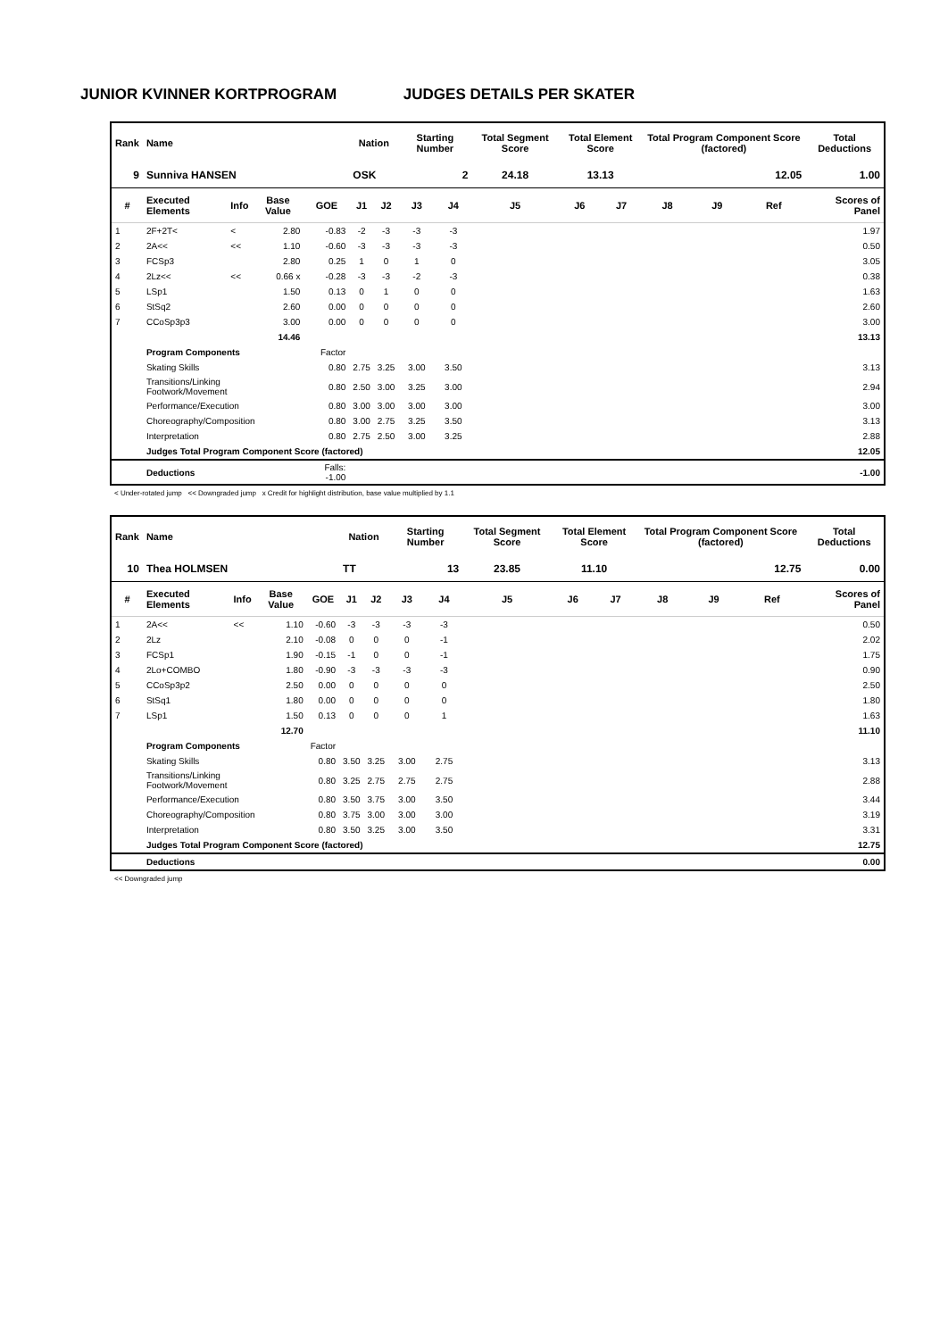JUNIOR KVINNER KORTPROGRAM JUDGES DETAILS PER SKATER
| Rank | Name | | | | Nation | | Starting Number | | Total Segment Score | Total Element Score | | Total Program Component Score (factored) | | | Total Deductions |
| --- | --- | --- | --- | --- | --- | --- | --- | --- | --- | --- | --- | --- | --- | --- | --- |
| 9 | Sunniva HANSEN | | | | OSK | | 2 | | 24.18 | 13.13 | | 12.05 | | | 1.00 |
| # | Executed Elements | Info | Base Value | GOE | J1 | J2 | J3 | J4 | J5 | J6 | J7 | J8 | J9 | Ref | Scores of Panel |
| 1 | 2F+2T< | < | 2.80 | -0.83 | -2 | -3 | -3 | -3 | | | | | | | 1.97 |
| 2 | 2A<< | << | 1.10 | -0.60 | -3 | -3 | -3 | -3 | | | | | | | 0.50 |
| 3 | FCSp3 | | 2.80 | 0.25 | 1 | 0 | 1 | 0 | | | | | | | 3.05 |
| 4 | 2Lz<< | << | 0.66 x | -0.28 | -3 | -3 | -2 | -3 | | | | | | | 0.38 |
| 5 | LSp1 | | 1.50 | 0.13 | 0 | 1 | 0 | 0 | | | | | | | 1.63 |
| 6 | StSq2 | | 2.60 | 0.00 | 0 | 0 | 0 | 0 | | | | | | | 2.60 |
| 7 | CCoSp3p3 | | 3.00 | 0.00 | 0 | 0 | 0 | 0 | | | | | | | 3.00 |
| | | | 14.46 | | | | | | | | | | | | 13.13 |
| | Program Components | | | Factor | | | | | | | | | | | |
| | Skating Skills | | | 0.80 | 2.75 | 3.25 | 3.00 | 3.50 | | | | | | | 3.13 |
| | Transitions/Linking Footwork/Movement | | | 0.80 | 2.50 | 3.00 | 3.25 | 3.00 | | | | | | | 2.94 |
| | Performance/Execution | | | 0.80 | 3.00 | 3.00 | 3.00 | 3.00 | | | | | | | 3.00 |
| | Choreography/Composition | | | 0.80 | 3.00 | 2.75 | 3.25 | 3.50 | | | | | | | 3.13 |
| | Interpretation | | | 0.80 | 2.75 | 2.50 | 3.00 | 3.25 | | | | | | | 2.88 |
| | Judges Total Program Component Score (factored) | | | | | | | | | | | | | | 12.05 |
| | Deductions | | | Falls: -1.00 | | | | | | | | | | | -1.00 |
< Under-rotated jump << Downgraded jump x Credit for highlight distribution, base value multiplied by 1.1
| Rank | Name | | | | Nation | | Starting Number | | Total Segment Score | Total Element Score | | Total Program Component Score (factored) | | | Total Deductions |
| --- | --- | --- | --- | --- | --- | --- | --- | --- | --- | --- | --- | --- | --- | --- | --- |
| 10 | Thea HOLMSEN | | | | TT | | 13 | | 23.85 | 11.10 | | 12.75 | | | 0.00 |
| # | Executed Elements | Info | Base Value | GOE | J1 | J2 | J3 | J4 | J5 | J6 | J7 | J8 | J9 | Ref | Scores of Panel |
| 1 | 2A<< | << | 1.10 | -0.60 | -3 | -3 | -3 | -3 | | | | | | | 0.50 |
| 2 | 2Lz | | 2.10 | -0.08 | 0 | 0 | 0 | -1 | | | | | | | 2.02 |
| 3 | FCSp1 | | 1.90 | -0.15 | -1 | 0 | 0 | -1 | | | | | | | 1.75 |
| 4 | 2Lo+COMBO | | 1.80 | -0.90 | -3 | -3 | -3 | -3 | | | | | | | 0.90 |
| 5 | CCoSp3p2 | | 2.50 | 0.00 | 0 | 0 | 0 | 0 | | | | | | | 2.50 |
| 6 | StSq1 | | 1.80 | 0.00 | 0 | 0 | 0 | 0 | | | | | | | 1.80 |
| 7 | LSp1 | | 1.50 | 0.13 | 0 | 0 | 0 | 1 | | | | | | | 1.63 |
| | | | 12.70 | | | | | | | | | | | | 11.10 |
| | Program Components | | | Factor | | | | | | | | | | | |
| | Skating Skills | | | 0.80 | 3.50 | 3.25 | 3.00 | 2.75 | | | | | | | 3.13 |
| | Transitions/Linking Footwork/Movement | | | 0.80 | 3.25 | 2.75 | 2.75 | 2.75 | | | | | | | 2.88 |
| | Performance/Execution | | | 0.80 | 3.50 | 3.75 | 3.00 | 3.50 | | | | | | | 3.44 |
| | Choreography/Composition | | | 0.80 | 3.75 | 3.00 | 3.00 | 3.00 | | | | | | | 3.19 |
| | Interpretation | | | 0.80 | 3.50 | 3.25 | 3.00 | 3.50 | | | | | | | 3.31 |
| | Judges Total Program Component Score (factored) | | | | | | | | | | | | | | 12.75 |
| | Deductions | | | | | | | | | | | | | | 0.00 |
<< Downgraded jump